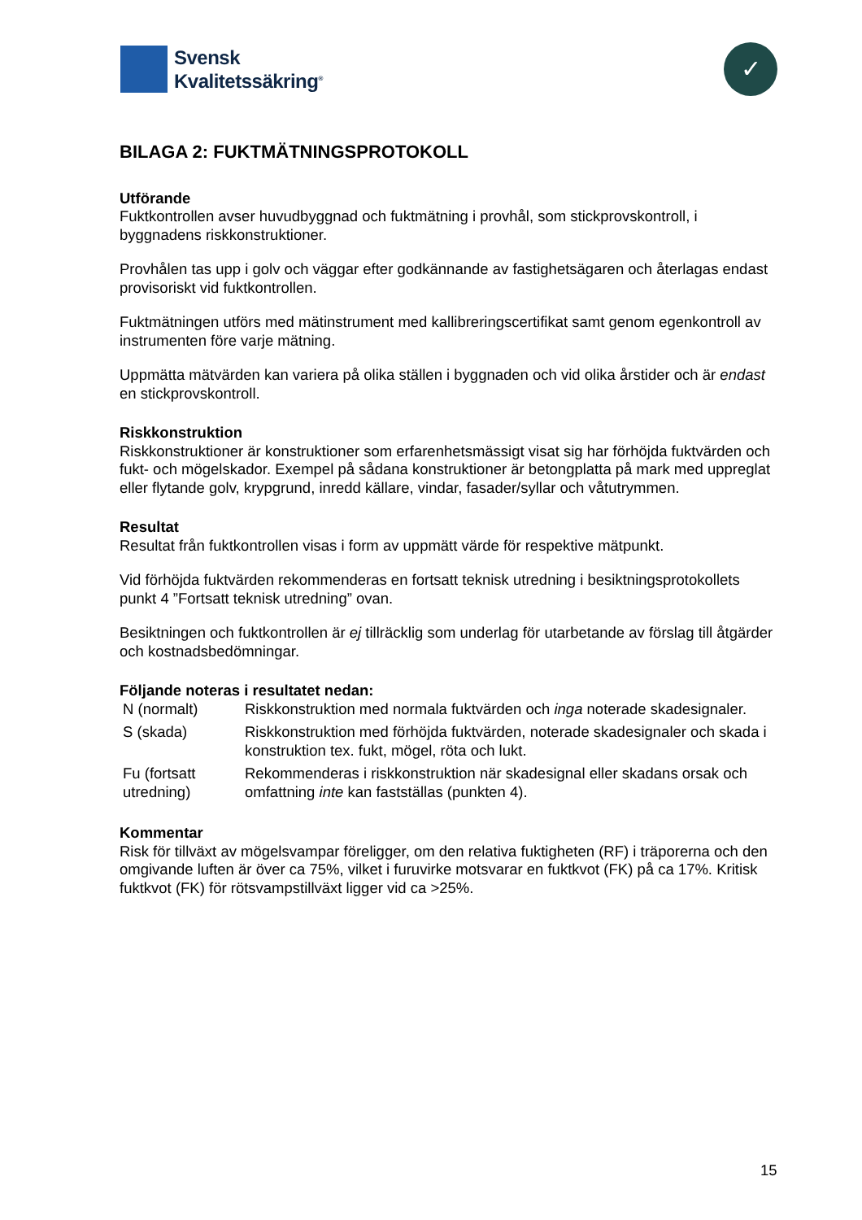Svensk
Kvalitetssäkring<sup>®</sup>
✓
BILAGA 2: FUKTMÄTNINGSPROTOKOLL
Utförande
Fuktkontrollen avser huvudbyggnad och fuktmätning i provhål, som stickprovskontroll, i byggnadens riskkonstruktioner.
Provhålen tas upp i golv och väggar efter godkännande av fastighetsägaren och återlagas endast provisoriskt vid fuktkontrollen.
Fuktmätningen utförs med mätinstrument med kallibreringscertifikat samt genom egenkontroll av instrumenten före varje mätning.
Uppmätta mätvärden kan variera på olika ställen i byggnaden och vid olika årstider och är endast en stickprovskontroll.
Riskkonstruktion
Riskkonstruktioner är konstruktioner som erfarenhetsmässigt visat sig har förhöjda fuktvärden och fukt- och mögelskador. Exempel på sådana konstruktioner är betongplatta på mark med uppreglat eller flytande golv, krypgrund, inredd källare, vindar, fasader/syllar och våtutrymmen.
Resultat
Resultat från fuktkontrollen visas i form av uppmätt värde för respektive mätpunkt.
Vid förhöjda fuktvärden rekommenderas en fortsatt teknisk utredning i besiktningsprotokollets punkt 4 ”Fortsatt teknisk utredning” ovan.
Besiktningen och fuktkontrollen är ej tillräcklig som underlag för utarbetande av förslag till åtgärder och kostnadsbedömningar.
Följande noteras i resultatet nedan:
| N (normalt) | Riskkonstruktion med normala fuktvärden och inga noterade skadesignaler. |
| S (skada) | Riskkonstruktion med förhöjda fuktvärden, noterade skadesignaler och skada i konstruktion tex. fukt, mögel, röta och lukt. |
| Fu (fortsatt utredning) | Rekommenderas i riskkonstruktion när skadesignal eller skadans orsak och omfattning inte kan fastställas (punkten 4). |
Kommentar
Risk för tillväxt av mögelsvampar föreligger, om den relativa fuktigheten (RF) i träporerna och den omgivande luften är över ca 75%, vilket i furuvirke motsvarar en fuktkvot (FK) på ca 17%. Kritisk fuktkvot (FK) för rötsvampstillväxt ligger vid ca >25%.
15